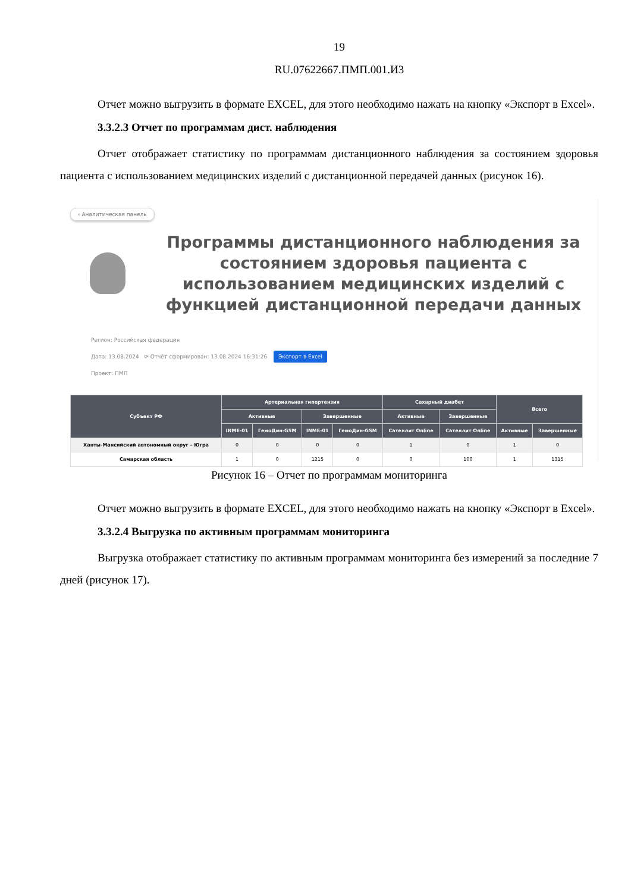19
RU.07622667.ПМП.001.И3
Отчет можно выгрузить в формате EXCEL, для этого необходимо нажать на кнопку «Экспорт в Excel».
3.3.2.3 Отчет по программам дист. наблюдения
Отчет отображает статистику по программам дистанционного наблюдения за состоянием здоровья пациента с использованием медицинских изделий с дистанционной передачей данных (рисунок 16).
‹ Аналитическая панель
Программы дистанционного наблюдения за состоянием здоровья пациента с использованием медицинских изделий с функцией дистанционной передачи данных
Регион: Российская федерация
Дата: 13.08.2024 ⟳ Отчёт сформирован: 13.08.2024 16:31:26 Экспорт в Excel
Проект: ПМП
| Субъект РФ | Артериальная гипертензия | | | | Сахарный диабет | | Всего | |
| --- | --- | --- | --- | --- | --- | --- | --- | --- |
| | Активные | | Завершенные | | Активные | Завершенные | | |
| | INME-01 | ГемоДин-GSM | INME-01 | ГемоДин-GSM | Сателлит Online | Сателлит Online | Активные | Завершенные |
| Ханты-Мансийский автономный округ – Югра | 0 | 0 | 0 | 0 | 1 | 0 | 1 | 0 |
| Самарская область | 1 | 0 | 1215 | 0 | 0 | 100 | 1 | 1315 |
Рисунок 16 – Отчет по программам мониторинга
Отчет можно выгрузить в формате EXCEL, для этого необходимо нажать на кнопку «Экспорт в Excel».
3.3.2.4 Выгрузка по активным программам мониторинга
Выгрузка отображает статистику по активным программам мониторинга без измерений за последние 7 дней (рисунок 17).